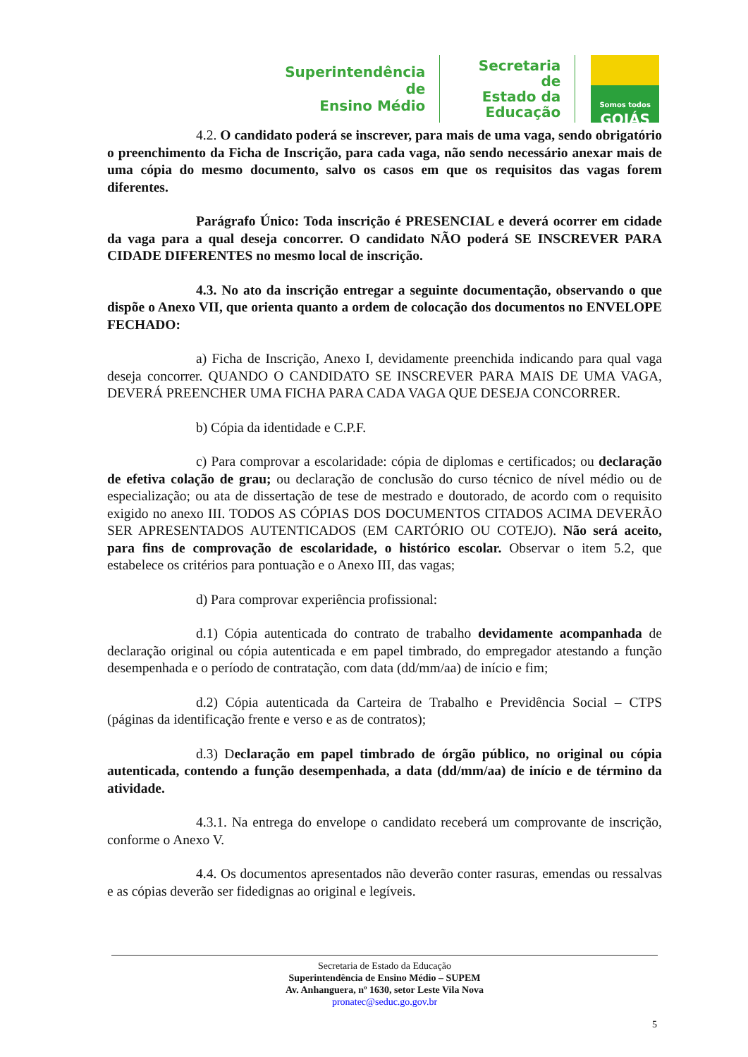Superintendência de
Ensino Médio
Secretaria de
Estado da
Educação
Somos todos
GOIÁS
4.2. O candidato poderá se inscrever, para mais de uma vaga, sendo obrigatório o preenchimento da Ficha de Inscrição, para cada vaga, não sendo necessário anexar mais de uma cópia do mesmo documento, salvo os casos em que os requisitos das vagas forem diferentes.
Parágrafo Único: Toda inscrição é PRESENCIAL e deverá ocorrer em cidade da vaga para a qual deseja concorrer. O candidato NÃO poderá SE INSCREVER PARA CIDADE DIFERENTES no mesmo local de inscrição.
4.3. No ato da inscrição entregar a seguinte documentação, observando o que dispõe o Anexo VII, que orienta quanto a ordem de colocação dos documentos no ENVELOPE FECHADO:
a) Ficha de Inscrição, Anexo I, devidamente preenchida indicando para qual vaga deseja concorrer. QUANDO O CANDIDATO SE INSCREVER PARA MAIS DE UMA VAGA, DEVERÁ PREENCHER UMA FICHA PARA CADA VAGA QUE DESEJA CONCORRER.
b) Cópia da identidade e C.P.F.
c) Para comprovar a escolaridade: cópia de diplomas e certificados; ou declaração de efetiva colação de grau; ou declaração de conclusão do curso técnico de nível médio ou de especialização; ou ata de dissertação de tese de mestrado e doutorado, de acordo com o requisito exigido no anexo III. TODOS AS CÓPIAS DOS DOCUMENTOS CITADOS ACIMA DEVERÃO SER APRESENTADOS AUTENTICADOS (EM CARTÓRIO OU COTEJO). Não será aceito, para fins de comprovação de escolaridade, o histórico escolar. Observar o item 5.2, que estabelece os critérios para pontuação e o Anexo III, das vagas;
d) Para comprovar experiência profissional:
d.1) Cópia autenticada do contrato de trabalho devidamente acompanhada de declaração original ou cópia autenticada e em papel timbrado, do empregador atestando a função desempenhada e o período de contratação, com data (dd/mm/aa) de início e fim;
d.2) Cópia autenticada da Carteira de Trabalho e Previdência Social – CTPS (páginas da identificação frente e verso e as de contratos);
d.3) Declaração em papel timbrado de órgão público, no original ou cópia autenticada, contendo a função desempenhada, a data (dd/mm/aa) de início e de término da atividade.
4.3.1. Na entrega do envelope o candidato receberá um comprovante de inscrição, conforme o Anexo V.
4.4. Os documentos apresentados não deverão conter rasuras, emendas ou ressalvas e as cópias deverão ser fidedignas ao original e legíveis.
Secretaria de Estado da Educação
Superintendência de Ensino Médio – SUPEM
Av. Anhanguera, nº 1630, setor Leste Vila Nova
pronatec@seduc.go.gov.br
5